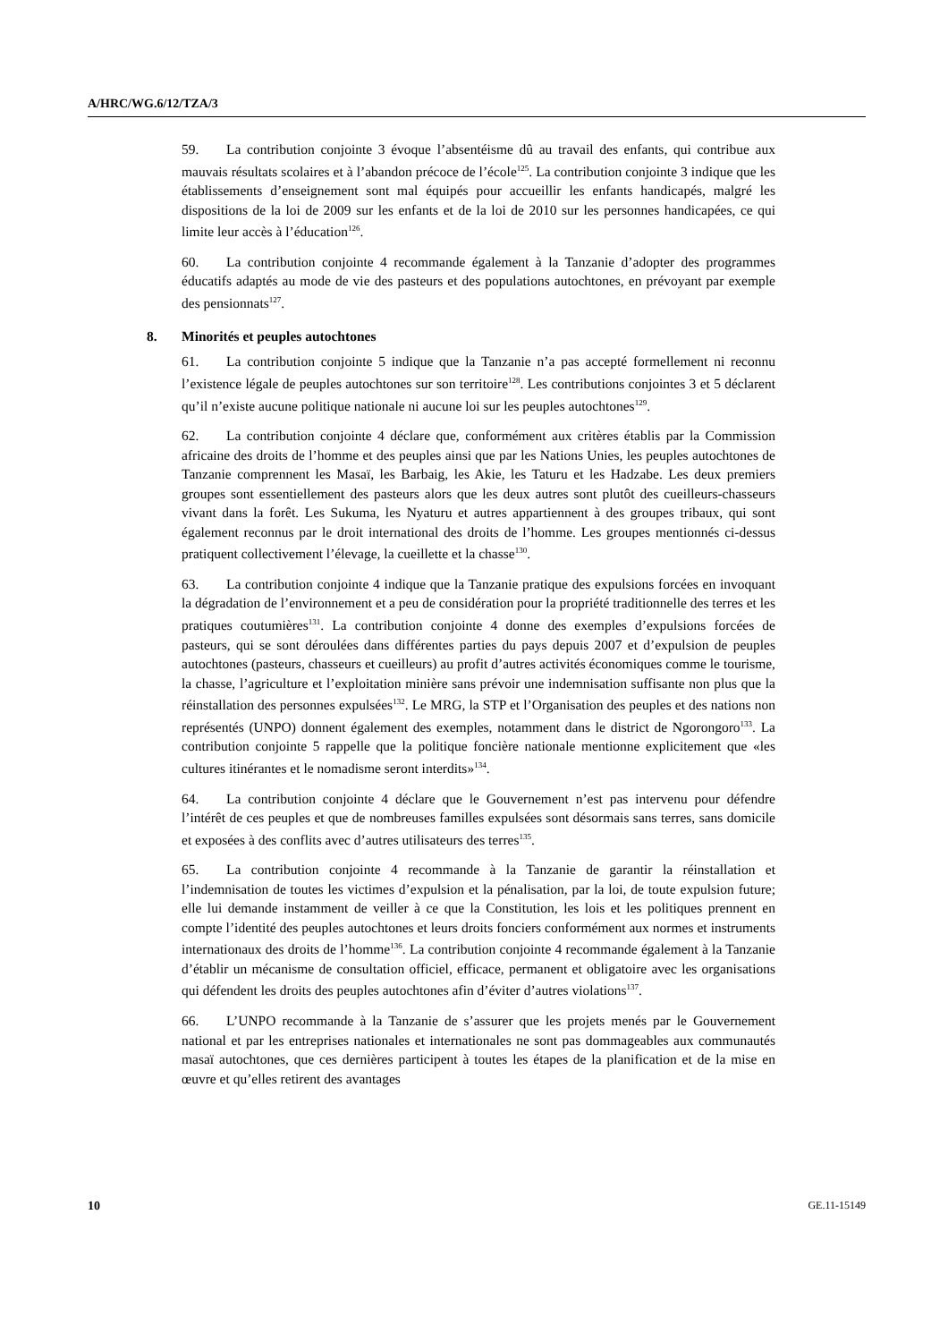A/HRC/WG.6/12/TZA/3
59. La contribution conjointe 3 évoque l’absentéisme dû au travail des enfants, qui contribue aux mauvais résultats scolaires et à l’abandon précoce de l’école<sup>125</sup>. La contribution conjointe 3 indique que les établissements d’enseignement sont mal équipés pour accueillir les enfants handicapés, malgré les dispositions de la loi de 2009 sur les enfants et de la loi de 2010 sur les personnes handicapées, ce qui limite leur accès à l’éducation<sup>126</sup>.
60. La contribution conjointe 4 recommande également à la Tanzanie d’adopter des programmes éducatifs adaptés au mode de vie des pasteurs et des populations autochtones, en prévoyant par exemple des pensionnats<sup>127</sup>.
8. Minorités et peuples autochtones
61. La contribution conjointe 5 indique que la Tanzanie n’a pas accepté formellement ni reconnu l’existence légale de peuples autochtones sur son territoire<sup>128</sup>. Les contributions conjointes 3 et 5 déclarent qu’il n’existe aucune politique nationale ni aucune loi sur les peuples autochtones<sup>129</sup>.
62. La contribution conjointe 4 déclare que, conformément aux critères établis par la Commission africaine des droits de l’homme et des peuples ainsi que par les Nations Unies, les peuples autochtones de Tanzanie comprennent les Masaï, les Barbaig, les Akie, les Taturu et les Hadzabe. Les deux premiers groupes sont essentiellement des pasteurs alors que les deux autres sont plutôt des cueilleurs-chasseurs vivant dans la forêt. Les Sukuma, les Nyaturu et autres appartiennent à des groupes tribaux, qui sont également reconnus par le droit international des droits de l’homme. Les groupes mentionnés ci-dessus pratiquent collectivement l’élevage, la cueillette et la chasse<sup>130</sup>.
63. La contribution conjointe 4 indique que la Tanzanie pratique des expulsions forcées en invoquant la dégradation de l’environnement et a peu de considération pour la propriété traditionnelle des terres et les pratiques coutumières<sup>131</sup>. La contribution conjointe 4 donne des exemples d’expulsions forcées de pasteurs, qui se sont déroulées dans différentes parties du pays depuis 2007 et d’expulsion de peuples autochtones (pasteurs, chasseurs et cueilleurs) au profit d’autres activités économiques comme le tourisme, la chasse, l’agriculture et l’exploitation minière sans prévoir une indemnisation suffisante non plus que la réinstallation des personnes expulsées<sup>132</sup>. Le MRG, la STP et l’Organisation des peuples et des nations non représentés (UNPO) donnent également des exemples, notamment dans le district de Ngorongoro<sup>133</sup>. La contribution conjointe 5 rappelle que la politique foncière nationale mentionne explicitement que «les cultures itinérantes et le nomadisme seront interdits»<sup>134</sup>.
64. La contribution conjointe 4 déclare que le Gouvernement n’est pas intervenu pour défendre l’intérêt de ces peuples et que de nombreuses familles expulsées sont désormais sans terres, sans domicile et exposées à des conflits avec d’autres utilisateurs des terres<sup>135</sup>.
65. La contribution conjointe 4 recommande à la Tanzanie de garantir la réinstallation et l’indemnisation de toutes les victimes d’expulsion et la pénalisation, par la loi, de toute expulsion future; elle lui demande instamment de veiller à ce que la Constitution, les lois et les politiques prennent en compte l’identité des peuples autochtones et leurs droits fonciers conformément aux normes et instruments internationaux des droits de l’homme<sup>136</sup>. La contribution conjointe 4 recommande également à la Tanzanie d’établir un mécanisme de consultation officiel, efficace, permanent et obligatoire avec les organisations qui défendent les droits des peuples autochtones afin d’éviter d’autres violations<sup>137</sup>.
66. L’UNPO recommande à la Tanzanie de s’assurer que les projets menés par le Gouvernement national et par les entreprises nationales et internationales ne sont pas dommageables aux communautés masaï autochtones, que ces dernières participent à toutes les étapes de la planification et de la mise en œuvre et qu’elles retirent des avantages
10 GE.11-15149